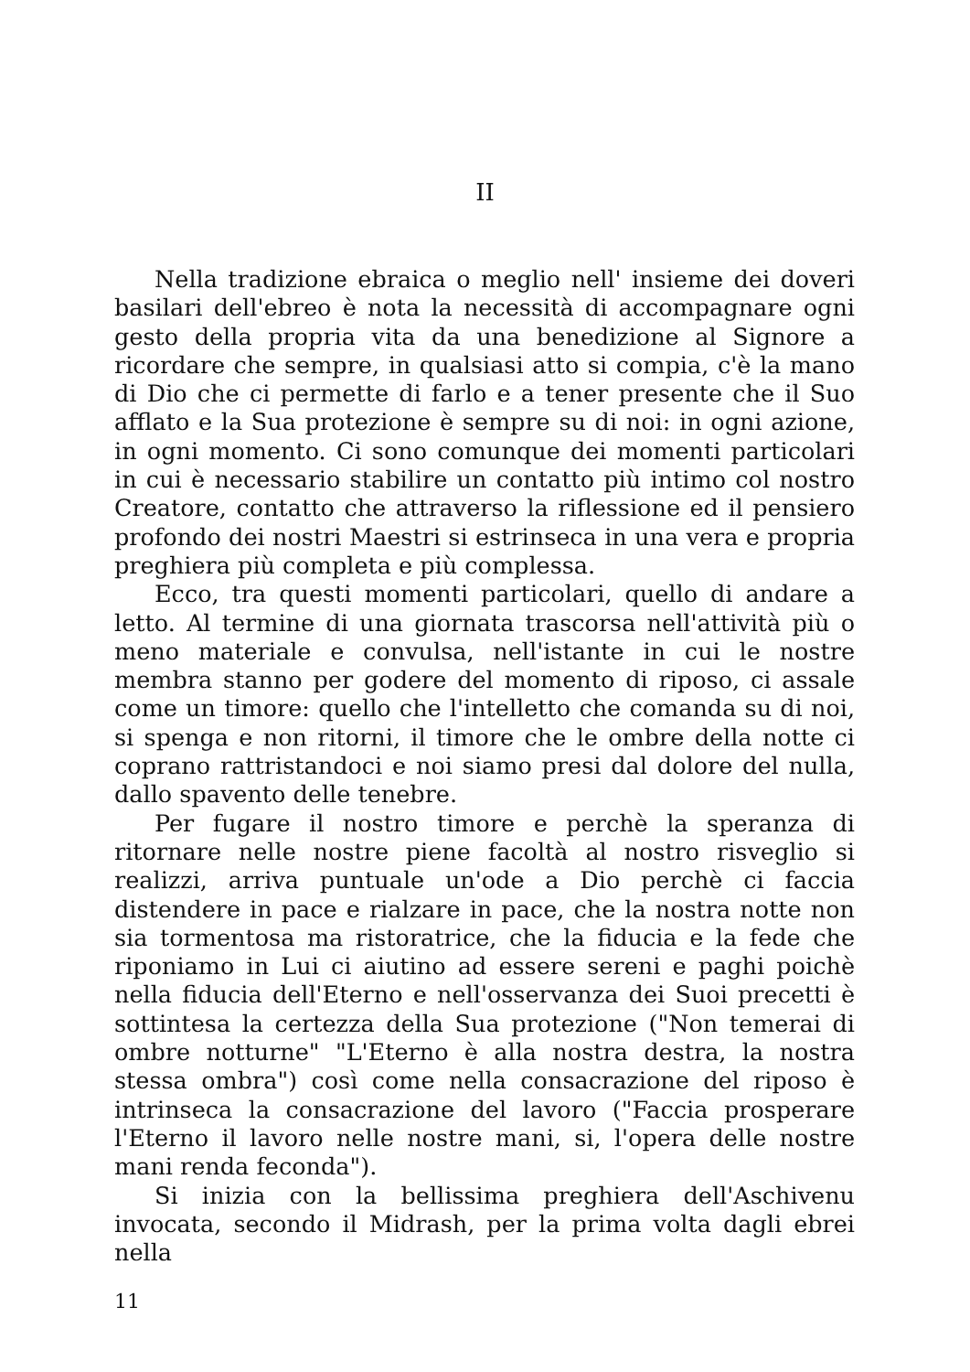II
Nella tradizione ebraica o meglio nell' insieme dei doveri basilari dell'ebreo è nota la necessità di accompagnare ogni gesto della propria vita da una benedizione al Signore a ricordare che sempre, in qualsiasi atto si compia, c'è la mano di Dio che ci permette di farlo e a tener presente che il Suo afflato e la Sua protezione è sempre su di noi: in ogni azione, in ogni momento. Ci sono comunque dei momenti particolari in cui è necessario stabilire un contatto più intimo col nostro Creatore, contatto che attraverso la riflessione ed il pensiero profondo dei nostri Maestri si estrinseca in una vera e propria preghiera più completa e più complessa.
Ecco, tra questi momenti particolari, quello di andare a letto. Al termine di una giornata trascorsa nell'attività più o meno materiale e convulsa, nell'istante in cui le nostre membra stanno per godere del momento di riposo, ci assale come un timore: quello che l'intelletto che comanda su di noi, si spenga e non ritorni, il timore che le ombre della notte ci coprano rattristandoci e noi siamo presi dal dolore del nulla, dallo spavento delle tenebre.
Per fugare il nostro timore e perchè la speranza di ritornare nelle nostre piene facoltà al nostro risveglio si realizzi, arriva puntuale un'ode a Dio perchè ci faccia distendere in pace e rialzare in pace, che la nostra notte non sia tormentosa ma ristoratrice, che la fiducia e la fede che riponiamo in Lui ci aiutino ad essere sereni e paghi poichè nella fiducia dell'Eterno e nell'osservanza dei Suoi precetti è sottintesa la certezza della Sua protezione ("Non temerai di ombre notturne" "L'Eterno è alla nostra destra, la nostra stessa ombra") così come nella consacrazione del riposo è intrinseca la consacrazione del lavoro ("Faccia prosperare l'Eterno il lavoro nelle nostre mani, si, l'opera delle nostre mani renda feconda").
Si inizia con la bellissima preghiera dell'Aschivenu invocata, secondo il Midrash, per la prima volta dagli ebrei nella
11